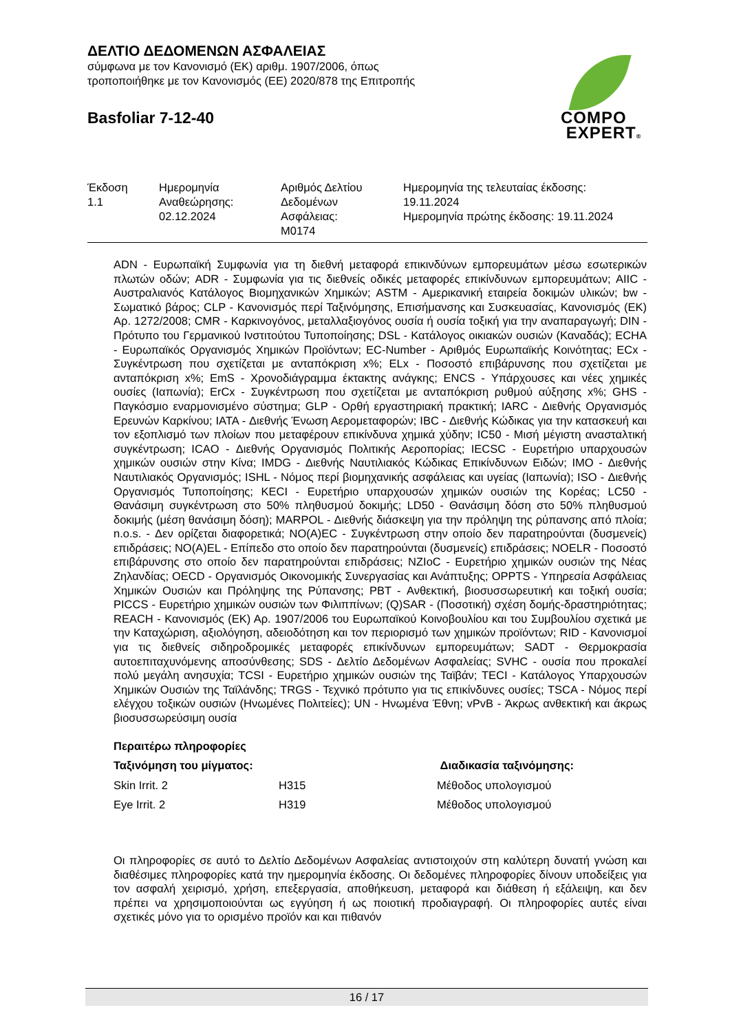ΔΕΛΤΙΟ ΔΕΔΟΜΕΝΩΝ ΑΣΦΑΛΕΙΑΣ
σύμφωνα με τον Κανονισμό (ΕΚ) αριθμ. 1907/2006, όπως
τροποποιήθηκε με τον Κανονισμός (ΕΕ) 2020/878 της Επιτροπής
Basfoliar 7-12-40
COMPO
EXPERT®
| Έκδοση 1.1 | Ημερομηνία Αναθεώρησης: 02.12.2024 | Αριθμός Δελτίου Δεδομένων Ασφάλειας: M0174 | Ημερομηνία της τελευταίας έκδοσης: 19.11.2024 Ημερομηνία πρώτης έκδοσης: 19.11.2024 |
ADN - Ευρωπαϊκή Συμφωνία για τη διεθνή μεταφορά επικινδύνων εμπορευμάτων μέσω εσωτερικών πλωτών οδών; ADR - Συμφωνία για τις διεθνείς οδικές μεταφορές επικίνδυνων εμπορευμάτων; AIIC - Αυστραλιανός Κατάλογος Βιομηχανικών Χημικών; ASTM - Αμερικανική εταιρεία δοκιμών υλικών; bw - Σωματικό βάρος; CLP - Κανονισμός περί Ταξινόμησης, Επισήμανσης και Συσκευασίας, Κανονισμός (ΕΚ) Αρ. 1272/2008; CMR - Καρκινογόνος, μεταλλαξιογόνος ουσία ή ουσία τοξική για την αναπαραγωγή; DIN - Πρότυπο του Γερμανικού Ινστιτούτου Τυποποίησης; DSL - Κατάλογος οικιακών ουσιών (Καναδάς); ECHA - Ευρωπαϊκός Οργανισμός Χημικών Προϊόντων; EC-Number - Αριθμός Ευρωπαϊκής Κοινότητας; ECx - Συγκέντρωση που σχετίζεται με ανταπόκριση x%; ELx - Ποσοστό επιβάρυνσης που σχετίζεται με ανταπόκριση x%; EmS - Χρονοδιάγραμμα έκτακτης ανάγκης; ENCS - Υπάρχουσες και νέες χημικές ουσίες (Ιαπωνία); ErCx - Συγκέντρωση που σχετίζεται με ανταπόκριση ρυθμού αύξησης x%; GHS - Παγκόσμιο εναρμονισμένο σύστημα; GLP - Ορθή εργαστηριακή πρακτική; IARC - Διεθνής Οργανισμός Ερευνών Καρκίνου; IATA - Διεθνής Ένωση Αερομεταφορών; IBC - Διεθνής Κώδικας για την κατασκευή και τον εξοπλισμό των πλοίων που μεταφέρουν επικίνδυνα χημικά χύδην; IC50 - Μισή μέγιστη ανασταλτική συγκέντρωση; ICAO - Διεθνής Οργανισμός Πολιτικής Αεροπορίας; IECSC - Ευρετήριο υπαρχουσών χημικών ουσιών στην Κίνα; IMDG - Διεθνής Ναυτιλιακός Κώδικας Επικίνδυνων Ειδών; IMO - Διεθνής Ναυτιλιακός Οργανισμός; ISHL - Νόμος περί βιομηχανικής ασφάλειας και υγείας (Ιαπωνία); ISO - Διεθνής Οργανισμός Τυποποίησης; KECI - Ευρετήριο υπαρχουσών χημικών ουσιών της Κορέας; LC50 - Θανάσιμη συγκέντρωση στο 50% πληθυσμού δοκιμής; LD50 - Θανάσιμη δόση στο 50% πληθυσμού δοκιμής (μέση θανάσιμη δόση); MARPOL - Διεθνής διάσκεψη για την πρόληψη της ρύπανσης από πλοία; n.o.s. - Δεν ορίζεται διαφορετικά; NO(A)EC - Συγκέντρωση στην οποίο δεν παρατηρούνται (δυσμενείς) επιδράσεις; NO(A)EL - Επίπεδο στο οποίο δεν παρατηρούνται (δυσμενείς) επιδράσεις; NOELR - Ποσοστό επιβάρυνσης στο οποίο δεν παρατηρούνται επιδράσεις; NZIoC - Ευρετήριο χημικών ουσιών της Νέας Ζηλανδίας; OECD - Οργανισμός Οικονομικής Συνεργασίας και Ανάπτυξης; OPPTS - Υπηρεσία Ασφάλειας Χημικών Ουσιών και Πρόληψης της Ρύπανσης; PBT - Ανθεκτική, βιοσυσσωρευτική και τοξική ουσία; PICCS - Ευρετήριο χημικών ουσιών των Φιλιππίνων; (Q)SAR - (Ποσοτική) σχέση δομής-δραστηριότητας; REACH - Κανονισμός (ΕΚ) Αρ. 1907/2006 του Ευρωπαϊκού Κοινοβουλίου και του Συμβουλίου σχετικά με την Καταχώριση, αξιολόγηση, αδειοδότηση και τον περιορισμό των χημικών προϊόντων; RID - Κανονισμοί για τις διεθνείς σιδηροδρομικές μεταφορές επικίνδυνων εμπορευμάτων; SADT - Θερμοκρασία αυτοεπιταχυνόμενης αποσύνθεσης; SDS - Δελτίο Δεδομένων Ασφαλείας; SVHC - ουσία που προκαλεί πολύ μεγάλη ανησυχία; TCSI - Ευρετήριο χημικών ουσιών της Ταϊβάν; TECI - Κατάλογος Υπαρχουσών Χημικών Ουσιών της Ταϊλάνδης; TRGS - Τεχνικό πρότυπο για τις επικίνδυνες ουσίες; TSCA - Νόμος περί ελέγχου τοξικών ουσιών (Ηνωμένες Πολιτείες); UN - Ηνωμένα Έθνη; vPvB - Άκρως ανθεκτική και άκρως βιοσυσσωρεύσιμη ουσία
Περαιτέρω πληροφορίες
| Ταξινόμηση του μίγματος: | | Διαδικασία ταξινόμησης: |
| --- | --- | --- |
| Skin Irrit. 2 | H315 | Μέθοδος υπολογισμού |
| Eye Irrit. 2 | H319 | Μέθοδος υπολογισμού |
Οι πληροφορίες σε αυτό το Δελτίο Δεδομένων Ασφαλείας αντιστοιχούν στη καλύτερη δυνατή γνώση και διαθέσιμες πληροφορίες κατά την ημερομηνία έκδοσης. Οι δεδομένες πληροφορίες δίνουν υποδείξεις για τον ασφαλή χειρισμό, χρήση, επεξεργασία, αποθήκευση, μεταφορά και διάθεση ή εξάλειψη, και δεν πρέπει να χρησιμοποιούνται ως εγγύηση ή ως ποιοτική προδιαγραφή. Οι πληροφορίες αυτές είναι σχετικές μόνο για το ορισμένο προϊόν και και πιθανόν
16 / 17